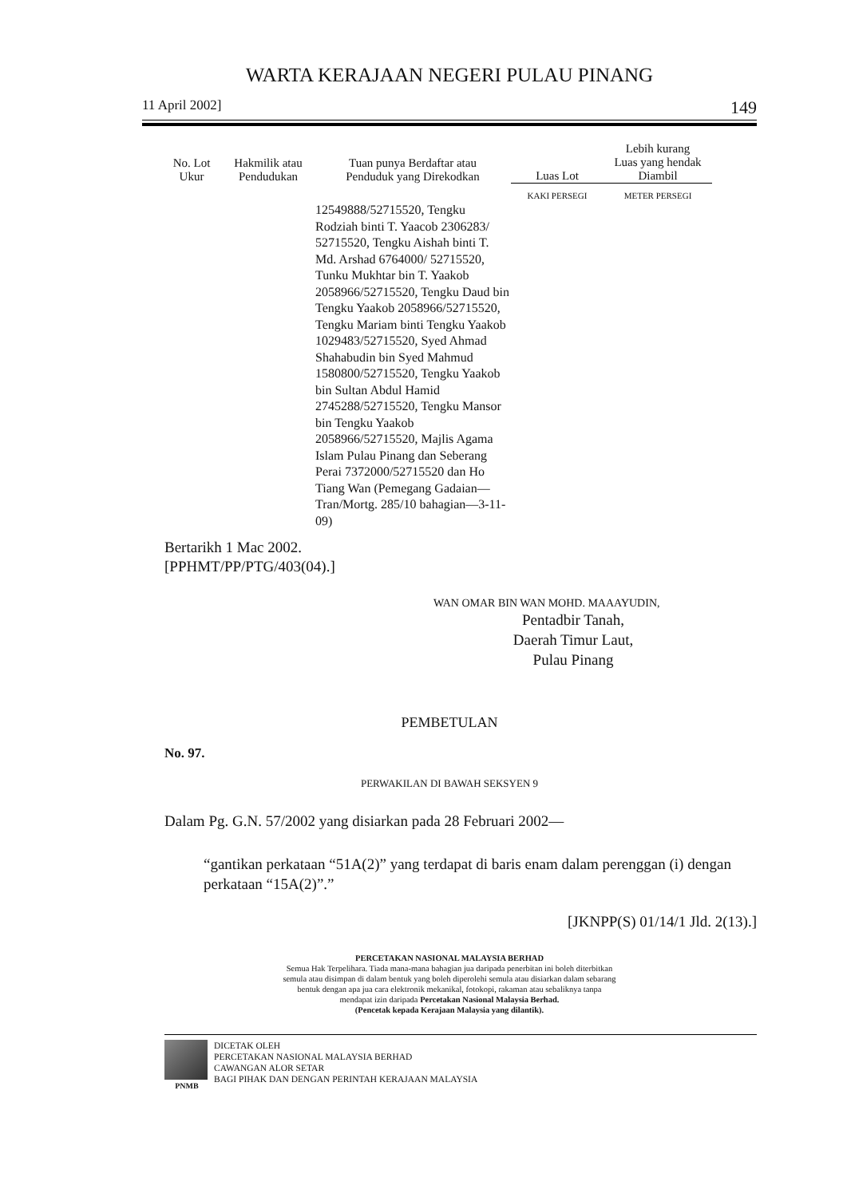WARTA KERAJAAN NEGERI PULAU PINANG
11 April 2002] 149
| No. Lot Ukur | Hakmilik atau Pendudukan | Tuan punya Berdaftar atau Penduduk yang Direkodkan | Luas Lot | Lebih kurang Luas yang hendak Diambil |
| --- | --- | --- | --- | --- |
| | | | KAKI PERSEGI | METER PERSEGI |
| | | 12549888/52715520, Tengku Rodziah binti T. Yaacob 2306283/ 52715520, Tengku Aishah binti T. Md. Arshad 6764000/ 52715520, Tunku Mukhtar bin T. Yaakob 2058966/52715520, Tengku Daud bin Tengku Yaakob 2058966/52715520, Tengku Mariam binti Tengku Yaakob 1029483/52715520, Syed Ahmad Shahabudin bin Syed Mahmud 1580800/52715520, Tengku Yaakob bin Sultan Abdul Hamid 2745288/52715520, Tengku Mansor bin Tengku Yaakob 2058966/52715520, Majlis Agama Islam Pulau Pinang dan Seberang Perai 7372000/52715520 dan Ho Tiang Wan (Pemegang Gadaian—Tran/Mortg. 285/10 bahagian—3-11-09) | | |
Bertarikh 1 Mac 2002.
[PPHMT/PP/PTG/403(04).]
WAN OMAR BIN WAN MOHD. MAAAYUDIN,
Pentadbir Tanah,
Daerah Timur Laut,
Pulau Pinang
PEMBETULAN
No. 97.
PERWAKILAN DI BAWAH SEKSYEN 9
Dalam Pg. G.N. 57/2002 yang disiarkan pada 28 Februari 2002—
“gantikan perkataan “51A(2)” yang terdapat di baris enam dalam perenggan (i) dengan perkataan “15A(2)”.”
[JKNPP(S) 01/14/1 Jld. 2(13).]
PERCETAKAN NASIONAL MALAYSIA BERHAD
Semua Hak Terpelihara. Tiada mana-mana bahagian jua daripada penerbitan ini boleh diterbitkan
semula atau disimpan di dalam bentuk yang boleh diperolehi semula atau disiarkan dalam sebarang
bentuk dengan apa jua cara elektronik mekanikal, fotokopi, rakaman atau sebaliknya tanpa
mendapat izin daripada Percetakan Nasional Malaysia Berhad.
(Pencetak kepada Kerajaan Malaysia yang dilantik).
PNMB
DICETAK OLEH
PERCETAKAN NASIONAL MALAYSIA BERHAD
CAWANGAN ALOR SETAR
BAGI PIHAK DAN DENGAN PERINTAH KERAJAAN MALAYSIA